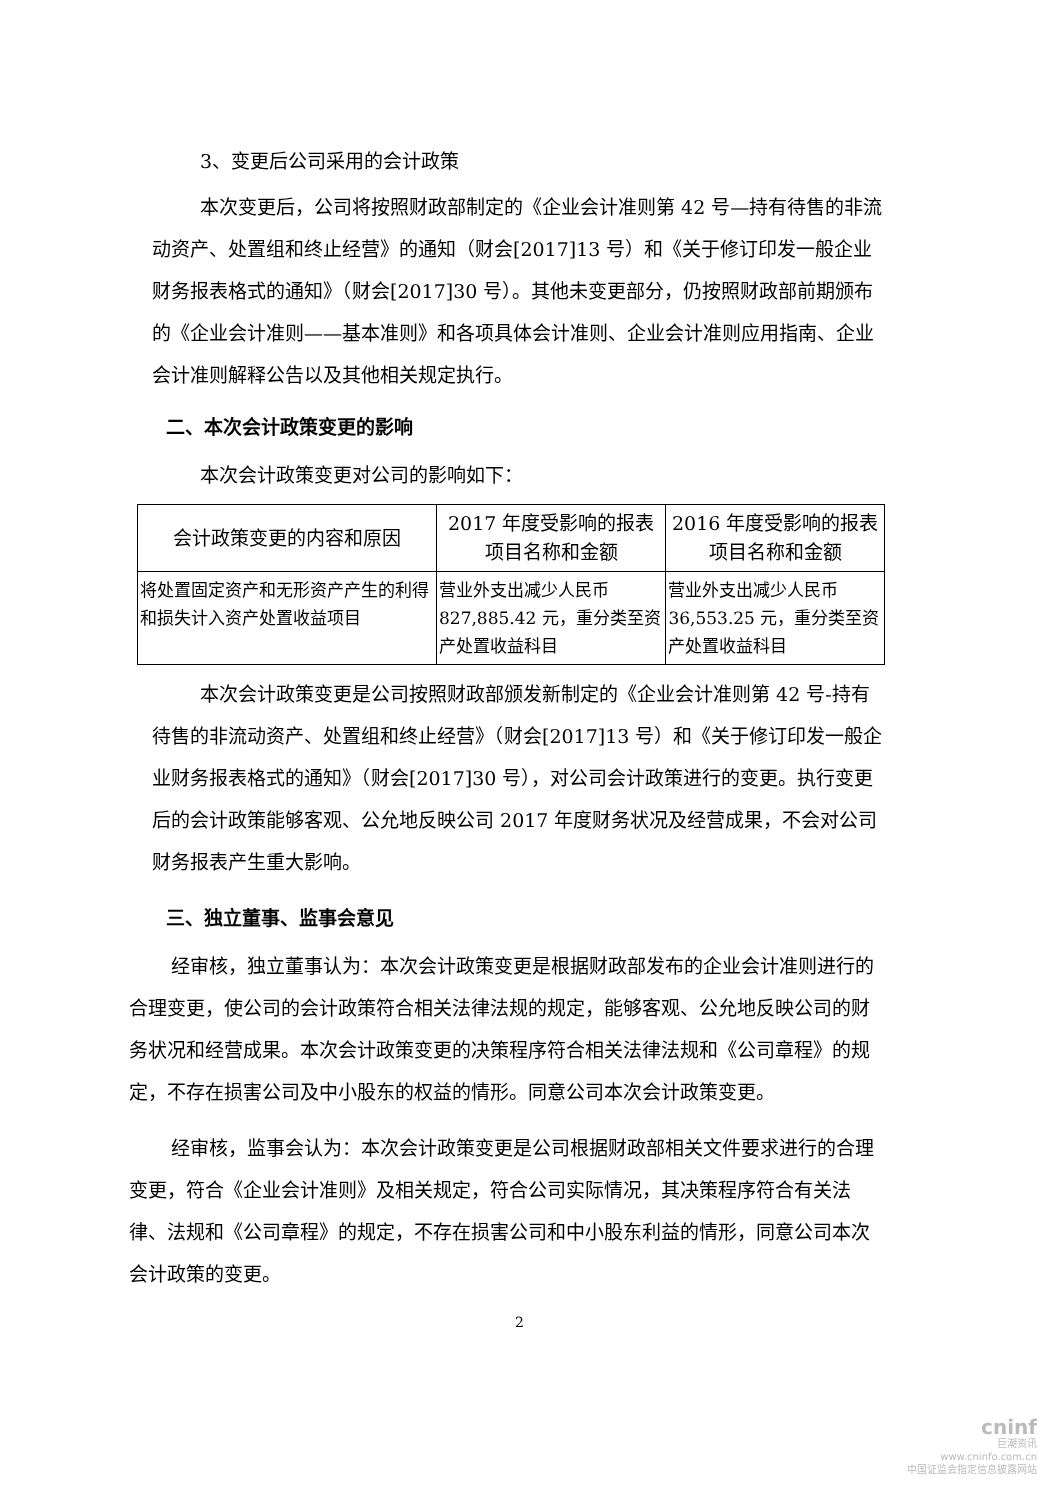3、变更后公司采用的会计政策
本次变更后，公司将按照财政部制定的《企业会计准则第 42 号—持有待售的非流动资产、处置组和终止经营》的通知（财会[2017]13 号）和《关于修订印发一般企业财务报表格式的通知》（财会[2017]30 号）。其他未变更部分，仍按照财政部前期颁布的《企业会计准则——基本准则》和各项具体会计准则、企业会计准则应用指南、企业会计准则解释公告以及其他相关规定执行。
二、本次会计政策变更的影响
本次会计政策变更对公司的影响如下：
| 会计政策变更的内容和原因 | 2017 年度受影响的报表项目名称和金额 | 2016 年度受影响的报表项目名称和金额 |
| --- | --- | --- |
| 将处置固定资产和无形资产产生的利得和损失计入资产处置收益项目 | 营业外支出减少人民币 827,885.42 元，重分类至资产处置收益科目 | 营业外支出减少人民币 36,553.25 元，重分类至资产处置收益科目 |
本次会计政策变更是公司按照财政部颁发新制定的《企业会计准则第 42 号-持有待售的非流动资产、处置组和终止经营》（财会[2017]13 号）和《关于修订印发一般企业财务报表格式的通知》（财会[2017]30 号），对公司会计政策进行的变更。执行变更后的会计政策能够客观、公允地反映公司 2017 年度财务状况及经营成果，不会对公司财务报表产生重大影响。
三、独立董事、监事会意见
经审核，独立董事认为：本次会计政策变更是根据财政部发布的企业会计准则进行的合理变更，使公司的会计政策符合相关法律法规的规定，能够客观、公允地反映公司的财务状况和经营成果。本次会计政策变更的决策程序符合相关法律法规和《公司章程》的规定，不存在损害公司及中小股东的权益的情形。同意公司本次会计政策变更。
经审核，监事会认为：本次会计政策变更是公司根据财政部相关文件要求进行的合理变更，符合《企业会计准则》及相关规定，符合公司实际情况，其决策程序符合有关法律、法规和《公司章程》的规定，不存在损害公司和中小股东利益的情形，同意公司本次会计政策的变更。
2
cninf
巨潮资讯
www.cninfo.com.cn
中国证监会指定信息披露网站